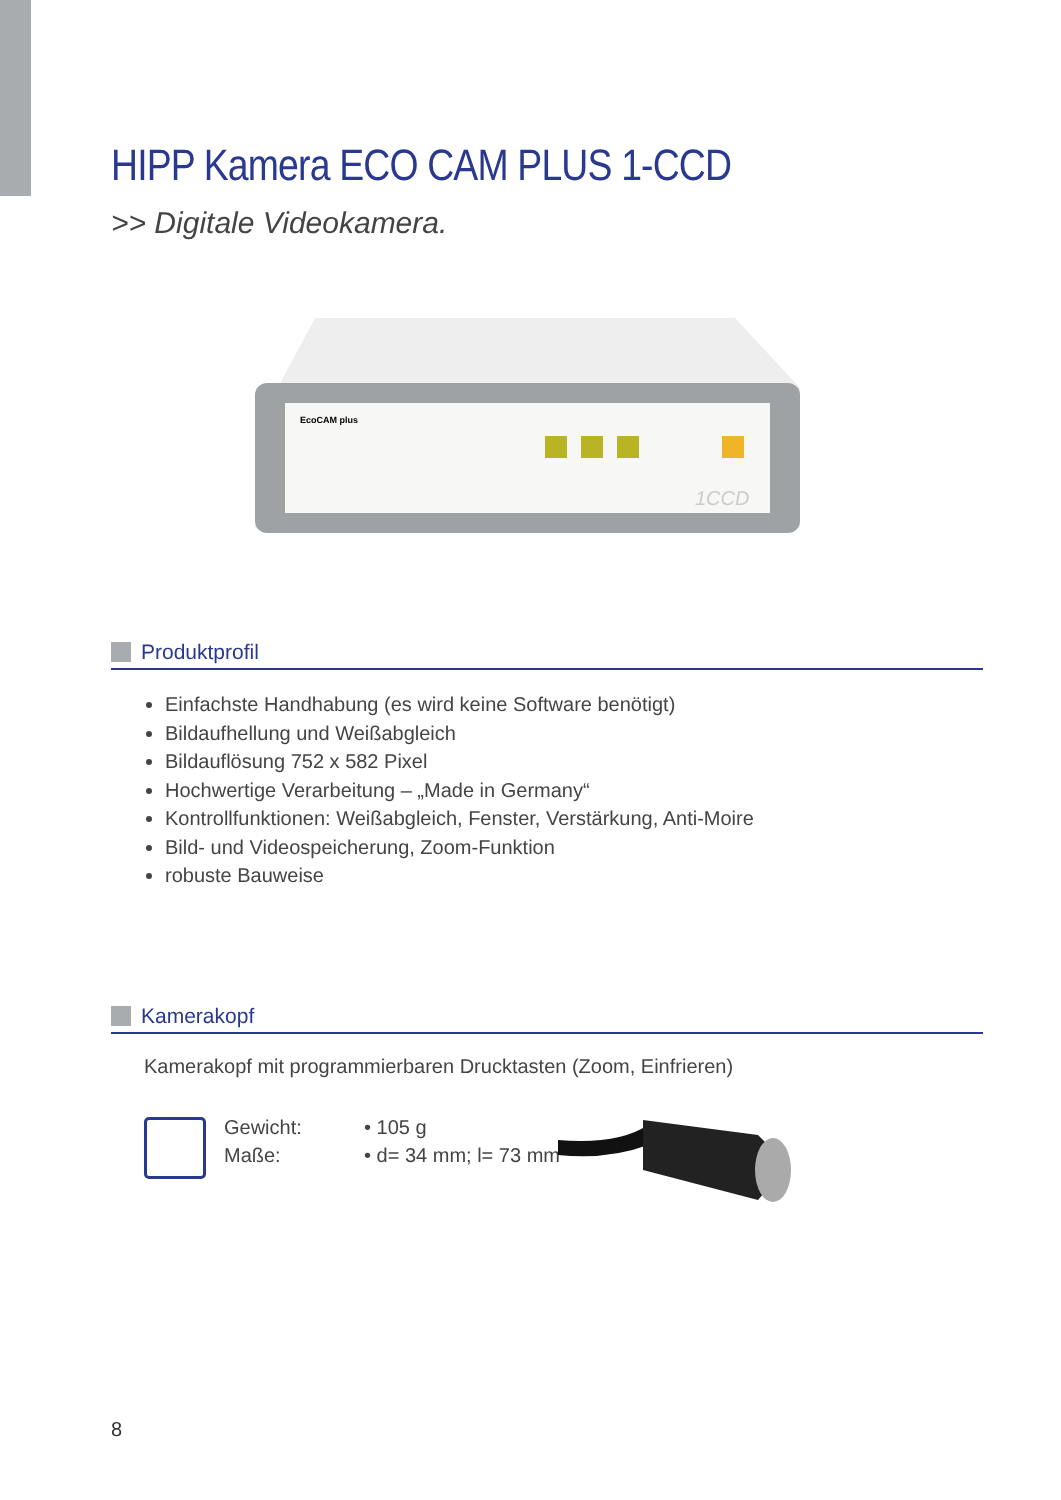HIPP Kamera ECO CAM PLUS 1-CCD
>> Digitale Videokamera.
EcoCAM plus
1CCD
Produktprofil
Einfachste Handhabung (es wird keine Software benötigt)
Bildaufhellung und Weißabgleich
Bildauflösung 752 x 582 Pixel
Hochwertige Verarbeitung – „Made in Germany“
Kontrollfunktionen: Weißabgleich, Fenster, Verstärkung, Anti-Moire
Bild- und Videospeicherung, Zoom-Funktion
robuste Bauweise
Kamerakopf
Kamerakopf mit programmierbaren Drucktasten (Zoom, Einfrieren)
Gewicht: • 105 g
Maße: • d= 34 mm; l= 73 mm
8